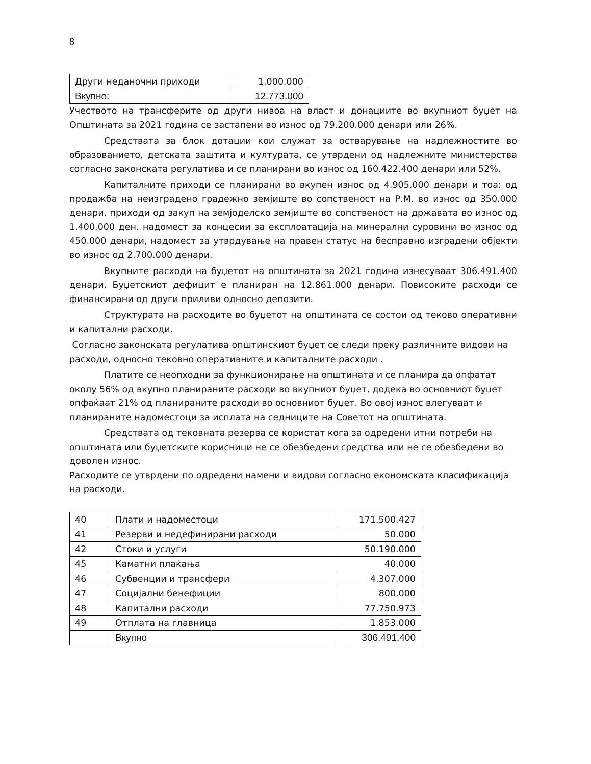8
| Други неданочни приходи | 1.000.000 |
| Вкупно: | 12.773.000 |
Учеството на трансферите од други нивоа на власт и донациите во вкупниот буџет на Општината за 2021 година се застапени во износ од 79.200.000 денари или 26%.
Средствата за блок дотации кои служат за остварување на надлежностите во образованието, детската заштита и културата, се утврдени од надлежните министерства согласно законската регулатива и се планирани во износ од 160.422.400 денари или 52%.
Капиталните приходи се планирани во вкупен износ од 4.905.000 денари и тоа: од продажба на неизградено градежно земјиште во сопственост на Р.М. во износ од 350.000 денари, приходи од закуп на земјоделско земјиште во сопственост на државата во износ од 1.400.000 ден. надомест за концесии за експлоатација на минерални суровини во износ од 450.000 денари, надомест за утврдување на правен статус на бесправно изградени објекти во износ од 2.700.000 денари.
Вкупните расходи на буџетот на општината за 2021 година изнесуваат 306.491.400 денари. Буџетскиот дефицит е планиран на 12.861.000 денари. Повисоките расходи се финансирани од други приливи односно депозити.
Структурата на расходите во буџетот на општината се состои од теково оперативни и капитални расходи.
Согласно законската регулатива општинскиот буџет се следи преку различните видови на расходи, односно тековно оперативните и капиталните расходи .
Платите се неопходни за функционирање на општината и се планира да опфатат околу 56% од вкупно планираните расходи во вкупниот буџет, додека во основниот буџет опфаќаат 21% од планираните расходи во основниот буџет. Во овој износ влегуваат и планираните надоместоци за исплата на седниците на Советот на општината.
Средствата од тековната резерва се користат кога за одредени итни потреби на општината или буџетските корисници не се обезбедени средства или не се обезбедени во доволен износ.
Расходите се утврдени по одредени намени и видови согласно економската класификација на расходи.
| 40 | Плати и надоместоци | 171.500.427 |
| 41 | Резерви и недефинирани расходи | 50.000 |
| 42 | Стоки и услуги | 50.190.000 |
| 45 | Каматни плаќања | 40.000 |
| 46 | Субвенции и трансфери | 4.307.000 |
| 47 | Социјални бенефиции | 800.000 |
| 48 | Капитални расходи | 77.750.973 |
| 49 | Отплата на главница | 1.853.000 |
| | Вкупно | 306.491.400 |